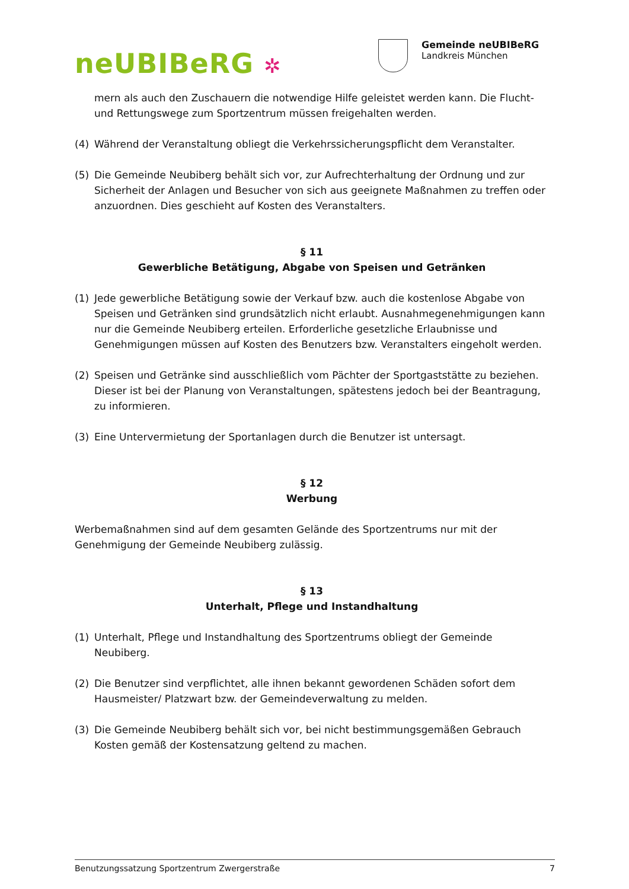neUBIBeRG ✲
Gemeinde neUBIBeRG
Landkreis München
mern als auch den Zuschauern die notwendige Hilfe geleistet werden kann. Die Flucht- und Rettungswege zum Sportzentrum müssen freigehalten werden.
(4) Während der Veranstaltung obliegt die Verkehrssicherungspflicht dem Veranstalter.
(5) Die Gemeinde Neubiberg behält sich vor, zur Aufrechterhaltung der Ordnung und zur Sicherheit der Anlagen und Besucher von sich aus geeignete Maßnahmen zu treffen oder anzuordnen. Dies geschieht auf Kosten des Veranstalters.
§ 11
Gewerbliche Betätigung, Abgabe von Speisen und Getränken
(1) Jede gewerbliche Betätigung sowie der Verkauf bzw. auch die kostenlose Abgabe von Speisen und Getränken sind grundsätzlich nicht erlaubt. Ausnahmegenehmigungen kann nur die Gemeinde Neubiberg erteilen. Erforderliche gesetzliche Erlaubnisse und Genehmigungen müssen auf Kosten des Benutzers bzw. Veranstalters eingeholt werden.
(2) Speisen und Getränke sind ausschließlich vom Pächter der Sportgaststätte zu beziehen. Dieser ist bei der Planung von Veranstaltungen, spätestens jedoch bei der Beantragung, zu informieren.
(3) Eine Untervermietung der Sportanlagen durch die Benutzer ist untersagt.
§ 12
Werbung
Werbemaßnahmen sind auf dem gesamten Gelände des Sportzentrums nur mit der Genehmigung der Gemeinde Neubiberg zulässig.
§ 13
Unterhalt, Pflege und Instandhaltung
(1) Unterhalt, Pflege und Instandhaltung des Sportzentrums obliegt der Gemeinde Neubiberg.
(2) Die Benutzer sind verpflichtet, alle ihnen bekannt gewordenen Schäden sofort dem Hausmeister/ Platzwart bzw. der Gemeindeverwaltung zu melden.
(3) Die Gemeinde Neubiberg behält sich vor, bei nicht bestimmungsgemäßen Gebrauch Kosten gemäß der Kostensatzung geltend zu machen.
Benutzungssatzung Sportzentrum Zwergerstraße 7